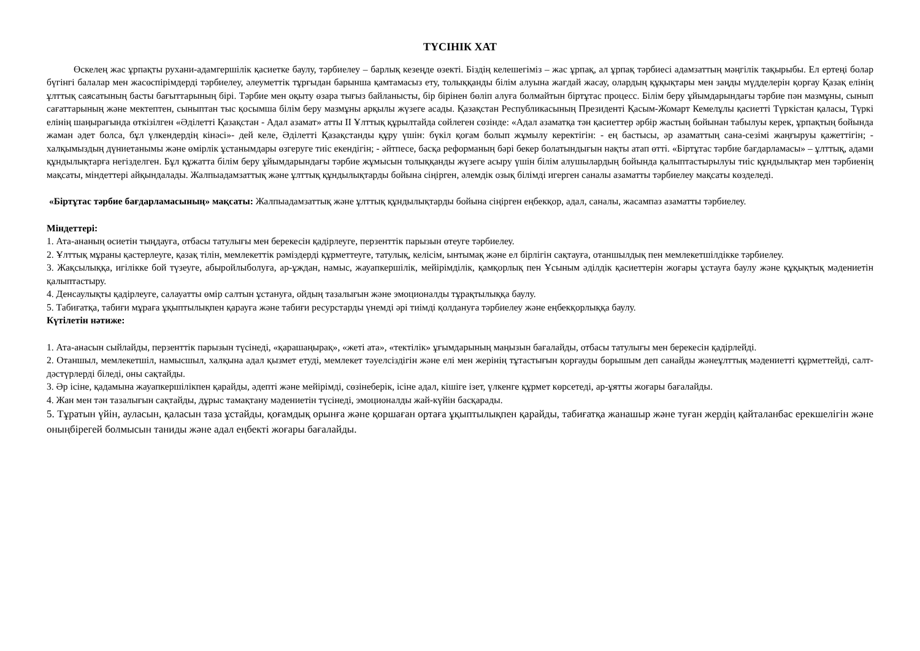ТҮСІНІК ХАТ
Өскелең жас ұрпақты рухани-адамгершілік қасиетке баулу, тәрбиелеу – барлық кезеңде өзекті. Біздің келешегіміз – жас ұрпақ, ал ұрпақ тәрбиесі адамзаттың мәңгілік тақырыбы. Ел ертеңі болар бүгінгі балалар мен жасөспірімдерді тәрбиелеу, әлеуметтік тұрғыдан барынша қамтамасыз ету, толыққанды білім алуына жағдай жасау, олардың құқықтары мен заңды мүдделерін қорғау Қазақ елінің ұлттық саясатының басты бағыттарының бірі. Тәрбие мен оқыту өзара тығыз байланысты, бір бірінен бөліп алуға болмайтын біртұтас процесс. Білім беру ұйымдарындағы тәрбие пән мазмұны, сынып сағаттарының және мектептен, сыныптан тыс қосымша білім беру мазмұны арқылы жүзеге асады. Қазақстан Республикасының Президенті Қасым-Жомарт Кемелұлы қасиетті Түркістан қаласы, Түркі елінің шаңырағында өткізілген «Әділетті Қазақстан - Адал азамат» атты ІІ Ұлттық құрылтайда сөйлеген сөзінде: «Адал азаматқа тән қасиеттер әрбір жастың бойынан табылуы керек, ұрпақтың бойында жаман әдет болса, бұл үлкендердің кінәсі»- дей келе, Әділетті Қазақстанды құру үшін: бүкіл қоғам болып жұмылу керектігін: - ең бастысы, әр азаматтың сана-сезімі жаңғыруы қажеттігін; - халқымыздың дүниетанымы және өмірлік ұстанымдары өзгеруге тиіс екендігін; - әйтпесе, басқа реформаның бәрі бекер болатындығын нақты атап өтті. «Біртұтас тәрбие бағдарламасы» – ұлттық, адами құндылықтарға негізделген. Бұл құжатта білім беру ұйымдарындағы тәрбие жұмысын толыққанды жүзеге асыру үшін білім алушылардың бойында қалыптастырылуы тиіс құндылықтар мен тәрбиенің мақсаты, міндеттері айқындалады. Жалпыадамзаттық және ұлттық құндылықтарды бойына сіңірген, әлемдік озық білімді игерген саналы азаматты тәрбиелеу мақсаты көзделеді.
«Біртұтас тәрбие бағдарламасының» мақсаты: Жалпыадамзаттық және ұлттық құндылықтарды бойына сіңірген еңбекқор, адал, саналы, жасампаз азаматты тәрбиелеу.
Міндеттері:
1. Ата-ананың өсиетін тыңдауға, отбасы татулығы мен берекесін қадірлеуге, перзенттік парызын өтеуге тәрбиелеу.
2. Ұлттық мұраны қастерлеуге, қазақ тілін, мемлекеттік рәміздерді құрметтеуге, татулық, келісім, ынтымақ және ел бірлігін сақтауға, отаншылдық пен мемлекетшілдікке тәрбиелеу.
3. Жақсылыққа, игілікке бой түзеуге, абыройлыболуға, ар-ұждан, намыс, жауапкершілік, мейірімділік, қамқорлық пен Ұсыным әділдік қасиеттерін жоғары ұстауға баулу және құқықтық мәдениетін қалыптастыру.
4. Денсаулықты қадірлеуге, салауатты өмір салтын ұстануға, ойдың тазалығын және эмоционалды тұрақтылыққа баулу.
5. Табиғатқа, табиғи мұраға ұқыптылықпен қарауға және табиғи ресурстарды үнемді әрі тиімді қолдануға тәрбиелеу және еңбекқорлыққа баулу.
Күтілетін нәтиже:
1. Ата-анасын сыйлайды, перзенттік парызын түсінеді, «қарашаңырақ», «жеті ата», «тектілік» ұғымдарының маңызын бағалайды, отбасы татулығы мен берекесін қадірлейді.
2. Отаншыл, мемлекетшіл, намысшыл, халқына адал қызмет етуді, мемлекет тәуелсіздігін және елі мен жерінің тұтастығын қорғауды борышым деп санайды жәнеұлттық мәдениетті құрметтейді, салт-дәстүрлерді біледі, оны сақтайды.
3. Әр ісіне, қадамына жауапкершілікпен қарайды, әдепті және мейірімді, сөзінеберік, ісіне адал, кішіге ізет, үлкенге құрмет көрсетеді, ар-ұятты жоғары бағалайды.
4. Жан мен тән тазалығын сақтайды, дұрыс тамақтану мәдениетін түсінеді, эмоционалды жай-күйін басқарады.
5. Тұратын үйін, ауласын, қаласын таза ұстайды, қоғамдық орынға және қоршаған ортаға ұқыптылықпен қарайды, табиғатқа жанашыр және туған жердің қайталанбас ерекшелігін және оныңбірегей болмысын таниды және адал еңбекті жоғары бағалайды.